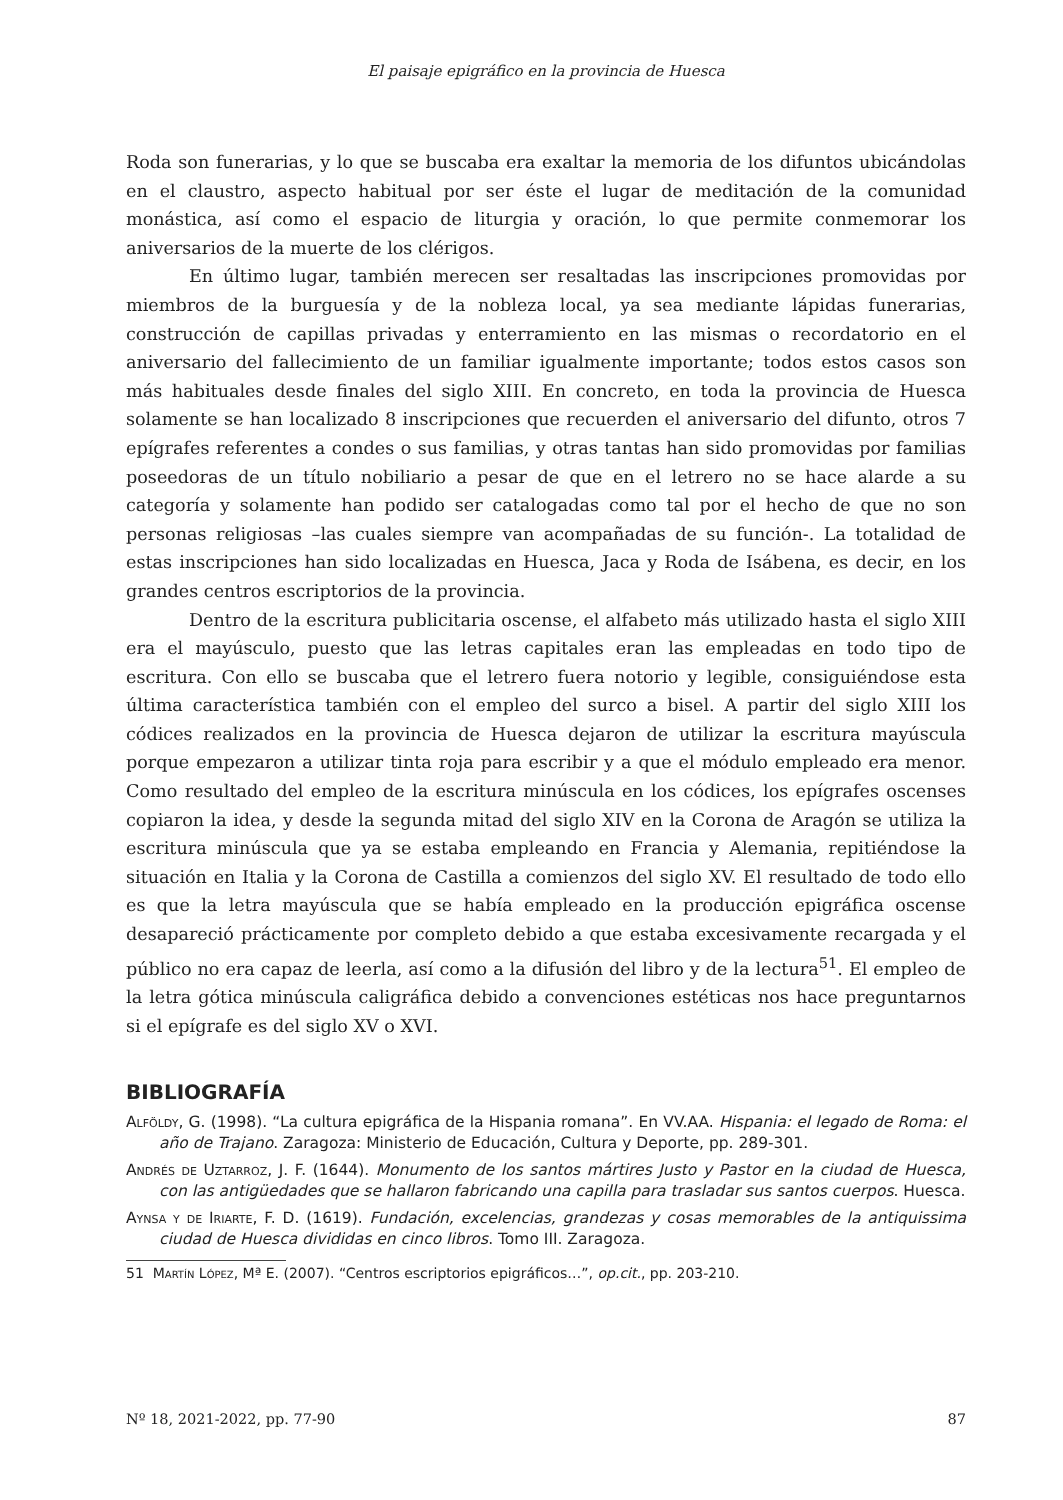El paisaje epigráfico en la provincia de Huesca
Roda son funerarias, y lo que se buscaba era exaltar la memoria de los difuntos ubicándolas en el claustro, aspecto habitual por ser éste el lugar de meditación de la comunidad monástica, así como el espacio de liturgia y oración, lo que permite conmemorar los aniversarios de la muerte de los clérigos.
En último lugar, también merecen ser resaltadas las inscripciones promovidas por miembros de la burguesía y de la nobleza local, ya sea mediante lápidas funerarias, construcción de capillas privadas y enterramiento en las mismas o recordatorio en el aniversario del fallecimiento de un familiar igualmente importante; todos estos casos son más habituales desde finales del siglo XIII. En concreto, en toda la provincia de Huesca solamente se han localizado 8 inscripciones que recuerden el aniversario del difunto, otros 7 epígrafes referentes a condes o sus familias, y otras tantas han sido promovidas por familias poseedoras de un título nobiliario a pesar de que en el letrero no se hace alarde a su categoría y solamente han podido ser catalogadas como tal por el hecho de que no son personas religiosas –las cuales siempre van acompañadas de su función-. La totalidad de estas inscripciones han sido localizadas en Huesca, Jaca y Roda de Isábena, es decir, en los grandes centros escriptorios de la provincia.
Dentro de la escritura publicitaria oscense, el alfabeto más utilizado hasta el siglo XIII era el mayúsculo, puesto que las letras capitales eran las empleadas en todo tipo de escritura. Con ello se buscaba que el letrero fuera notorio y legible, consiguiéndose esta última característica también con el empleo del surco a bisel. A partir del siglo XIII los códices realizados en la provincia de Huesca dejaron de utilizar la escritura mayúscula porque empezaron a utilizar tinta roja para escribir y a que el módulo empleado era menor. Como resultado del empleo de la escritura minúscula en los códices, los epígrafes oscenses copiaron la idea, y desde la segunda mitad del siglo XIV en la Corona de Aragón se utiliza la escritura minúscula que ya se estaba empleando en Francia y Alemania, repitiéndose la situación en Italia y la Corona de Castilla a comienzos del siglo XV. El resultado de todo ello es que la letra mayúscula que se había empleado en la producción epigráfica oscense desapareció prácticamente por completo debido a que estaba excesivamente recargada y el público no era capaz de leerla, así como a la difusión del libro y de la lectura<sup>51</sup>. El empleo de la letra gótica minúscula caligráfica debido a convenciones estéticas nos hace preguntarnos si el epígrafe es del siglo XV o XVI.
BIBLIOGRAFÍA
Alföldy, G. (1998). “La cultura epigráfica de la Hispania romana”. En VV.AA. Hispania: el legado de Roma: el año de Trajano. Zaragoza: Ministerio de Educación, Cultura y Deporte, pp. 289-301.
Andrés de Uztarroz, J. F. (1644). Monumento de los santos mártires Justo y Pastor en la ciudad de Huesca, con las antigüedades que se hallaron fabricando una capilla para trasladar sus santos cuerpos. Huesca.
Aynsa y de Iriarte, F. D. (1619). Fundación, excelencias, grandezas y cosas memorables de la antiquissima ciudad de Huesca divididas en cinco libros. Tomo III. Zaragoza.
51 Martín López, Mª E. (2007). “Centros escriptorios epigráficos…”, op.cit., pp. 203-210.
Nº 18, 2021-2022, pp. 77-90 87